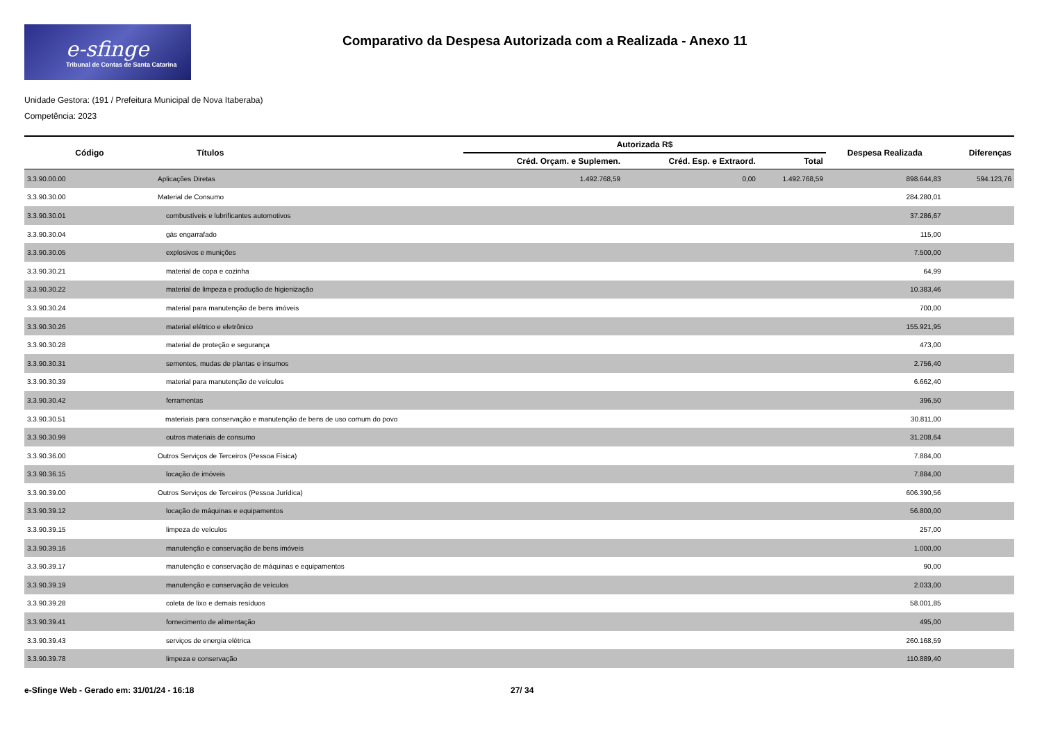e-sfinge
Tribunal de Contas de Santa Catarina
Comparativo da Despesa Autorizada com a Realizada - Anexo 11
Unidade Gestora: (191 / Prefeitura Municipal de Nova Itaberaba)
Competência: 2023
| Código | Títulos | Autorizada R$ | | | Despesa Realizada | Diferenças |
| --- | --- | --- | --- | --- | --- | --- |
| | | Créd. Orçam. e Suplemen. | Créd. Esp. e Extraord. | Total | | |
| 3.3.90.00.00 | Aplicações Diretas | 1.492.768,59 | 0,00 | 1.492.768,59 | 898.644,83 | 594.123,76 |
| 3.3.90.30.00 | Material de Consumo | | | | 284.280,01 | |
| 3.3.90.30.01 | combustíveis e lubrificantes automotivos | | | | 37.286,67 | |
| 3.3.90.30.04 | gás engarrafado | | | | 115,00 | |
| 3.3.90.30.05 | explosivos e munições | | | | 7.500,00 | |
| 3.3.90.30.21 | material de copa e cozinha | | | | 64,99 | |
| 3.3.90.30.22 | material de limpeza e produção de higienização | | | | 10.383,46 | |
| 3.3.90.30.24 | material para manutenção de bens imóveis | | | | 700,00 | |
| 3.3.90.30.26 | material elétrico e eletrônico | | | | 155.921,95 | |
| 3.3.90.30.28 | material de proteção e segurança | | | | 473,00 | |
| 3.3.90.30.31 | sementes, mudas de plantas e insumos | | | | 2.756,40 | |
| 3.3.90.30.39 | material para manutenção de veículos | | | | 6.662,40 | |
| 3.3.90.30.42 | ferramentas | | | | 396,50 | |
| 3.3.90.30.51 | materiais para conservação e manutenção de bens de uso comum do povo | | | | 30.811,00 | |
| 3.3.90.30.99 | outros materiais de consumo | | | | 31.208,64 | |
| 3.3.90.36.00 | Outros Serviços de Terceiros (Pessoa Física) | | | | 7.884,00 | |
| 3.3.90.36.15 | locação de imóveis | | | | 7.884,00 | |
| 3.3.90.39.00 | Outros Serviços de Terceiros (Pessoa Jurídica) | | | | 606.390,56 | |
| 3.3.90.39.12 | locação de máquinas e equipamentos | | | | 56.800,00 | |
| 3.3.90.39.15 | limpeza de veículos | | | | 257,00 | |
| 3.3.90.39.16 | manutenção e conservação de bens imóveis | | | | 1.000,00 | |
| 3.3.90.39.17 | manutenção e conservação de máquinas e equipamentos | | | | 90,00 | |
| 3.3.90.39.19 | manutenção e conservação de veículos | | | | 2.033,00 | |
| 3.3.90.39.28 | coleta de lixo e demais resíduos | | | | 58.001,85 | |
| 3.3.90.39.41 | fornecimento de alimentação | | | | 495,00 | |
| 3.3.90.39.43 | serviços de energia elétrica | | | | 260.168,59 | |
| 3.3.90.39.78 | limpeza e conservação | | | | 110.889,40 | |
e-Sfinge Web - Gerado em: 31/01/24 - 16:18 27/ 34